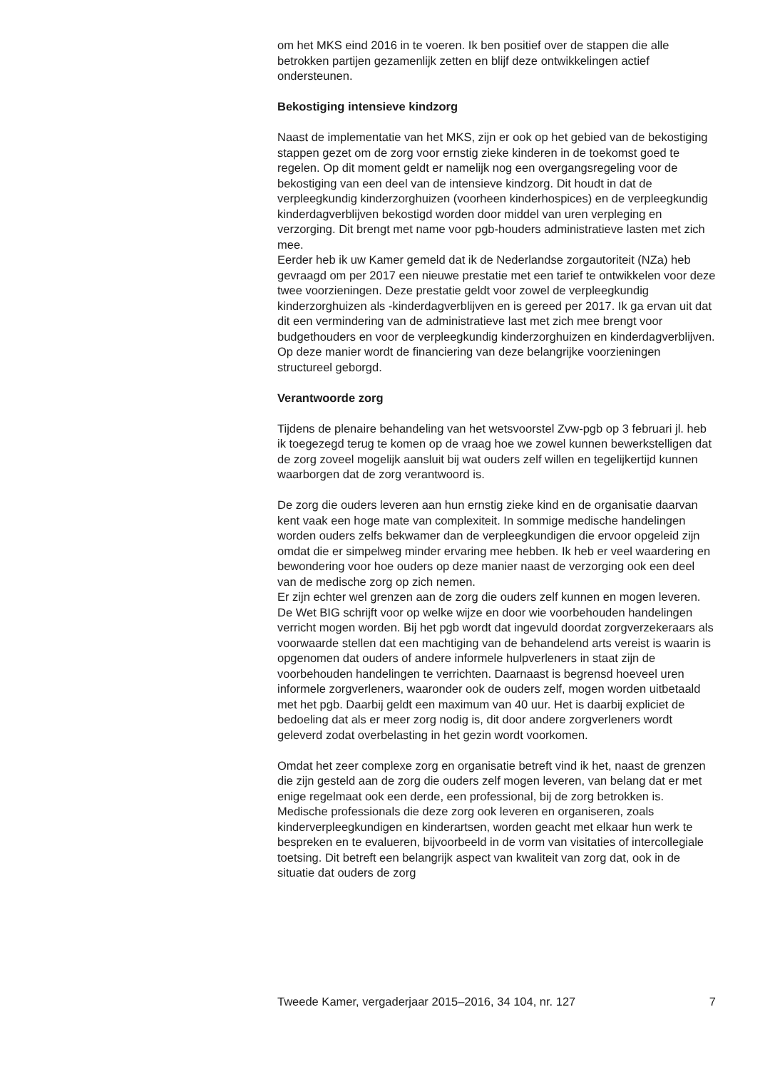om het MKS eind 2016 in te voeren. Ik ben positief over de stappen die alle betrokken partijen gezamenlijk zetten en blijf deze ontwikkelingen actief ondersteunen.
Bekostiging intensieve kindzorg
Naast de implementatie van het MKS, zijn er ook op het gebied van de bekostiging stappen gezet om de zorg voor ernstig zieke kinderen in de toekomst goed te regelen. Op dit moment geldt er namelijk nog een overgangsregeling voor de bekostiging van een deel van de intensieve kindzorg. Dit houdt in dat de verpleegkundig kinderzorghuizen (voorheen kinderhospices) en de verpleegkundig kinderdagverblijven bekostigd worden door middel van uren verpleging en verzorging. Dit brengt met name voor pgb-houders administratieve lasten met zich mee.
Eerder heb ik uw Kamer gemeld dat ik de Nederlandse zorgautoriteit (NZa) heb gevraagd om per 2017 een nieuwe prestatie met een tarief te ontwikkelen voor deze twee voorzieningen. Deze prestatie geldt voor zowel de verpleegkundig kinderzorghuizen als -kinderdagverblijven en is gereed per 2017. Ik ga ervan uit dat dit een vermindering van de administratieve last met zich mee brengt voor budgethouders en voor de verpleegkundig kinderzorghuizen en kinderdagverblijven. Op deze manier wordt de financiering van deze belangrijke voorzieningen structureel geborgd.
Verantwoorde zorg
Tijdens de plenaire behandeling van het wetsvoorstel Zvw-pgb op 3 februari jl. heb ik toegezegd terug te komen op de vraag hoe we zowel kunnen bewerkstelligen dat de zorg zoveel mogelijk aansluit bij wat ouders zelf willen en tegelijkertijd kunnen waarborgen dat de zorg verantwoord is.
De zorg die ouders leveren aan hun ernstig zieke kind en de organisatie daarvan kent vaak een hoge mate van complexiteit. In sommige medische handelingen worden ouders zelfs bekwamer dan de verpleegkundigen die ervoor opgeleid zijn omdat die er simpelweg minder ervaring mee hebben. Ik heb er veel waardering en bewondering voor hoe ouders op deze manier naast de verzorging ook een deel van de medische zorg op zich nemen.
Er zijn echter wel grenzen aan de zorg die ouders zelf kunnen en mogen leveren. De Wet BIG schrijft voor op welke wijze en door wie voorbehouden handelingen verricht mogen worden. Bij het pgb wordt dat ingevuld doordat zorgverzekeraars als voorwaarde stellen dat een machtiging van de behandelend arts vereist is waarin is opgenomen dat ouders of andere informele hulpverleners in staat zijn de voorbehouden handelingen te verrichten. Daarnaast is begrensd hoeveel uren informele zorgverleners, waaronder ook de ouders zelf, mogen worden uitbetaald met het pgb. Daarbij geldt een maximum van 40 uur. Het is daarbij expliciet de bedoeling dat als er meer zorg nodig is, dit door andere zorgverleners wordt geleverd zodat overbelasting in het gezin wordt voorkomen.
Omdat het zeer complexe zorg en organisatie betreft vind ik het, naast de grenzen die zijn gesteld aan de zorg die ouders zelf mogen leveren, van belang dat er met enige regelmaat ook een derde, een professional, bij de zorg betrokken is. Medische professionals die deze zorg ook leveren en organiseren, zoals kinderverpleegkundigen en kinderartsen, worden geacht met elkaar hun werk te bespreken en te evalueren, bijvoorbeeld in de vorm van visitaties of intercollegiale toetsing. Dit betreft een belangrijk aspect van kwaliteit van zorg dat, ook in de situatie dat ouders de zorg
Tweede Kamer, vergaderjaar 2015–2016, 34 104, nr. 127 7